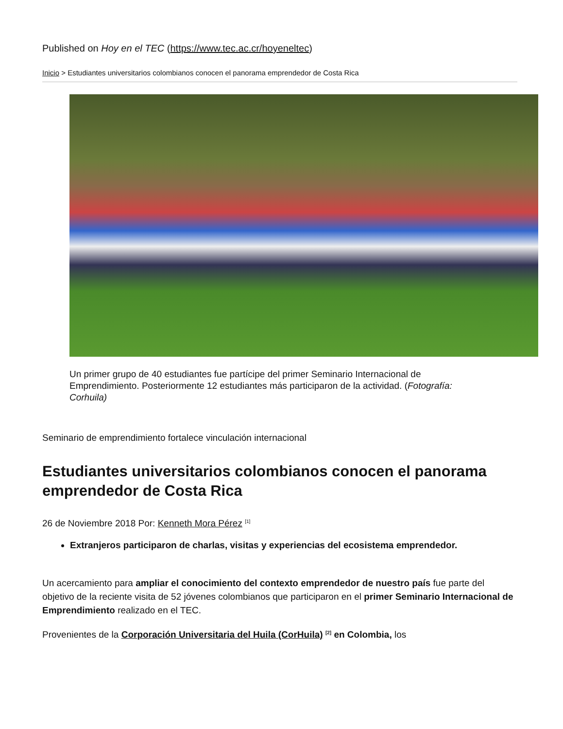Published on Hoy en el TEC (https://www.tec.ac.cr/hoyeneltec)
Inicio > Estudiantes universitarios colombianos conocen el panorama emprendedor de Costa Rica
Un primer grupo de 40 estudiantes fue partícipe del primer Seminario Internacional de Emprendimiento. Posteriormente 12 estudiantes más participaron de la actividad. (Fotografía: Corhuila)
Seminario de emprendimiento fortalece vinculación internacional
Estudiantes universitarios colombianos conocen el panorama emprendedor de Costa Rica
26 de Noviembre 2018 Por: Kenneth Mora Pérez <sup>[1]</sup>
Extranjeros participaron de charlas, visitas y experiencias del ecosistema emprendedor.
Un acercamiento para ampliar el conocimiento del contexto emprendedor de nuestro país fue parte del objetivo de la reciente visita de 52 jóvenes colombianos que participaron en el primer Seminario Internacional de Emprendimiento realizado en el TEC.
Provenientes de la Corporación Universitaria del Huila (CorHuila) <sup>[2]</sup> en Colombia, los